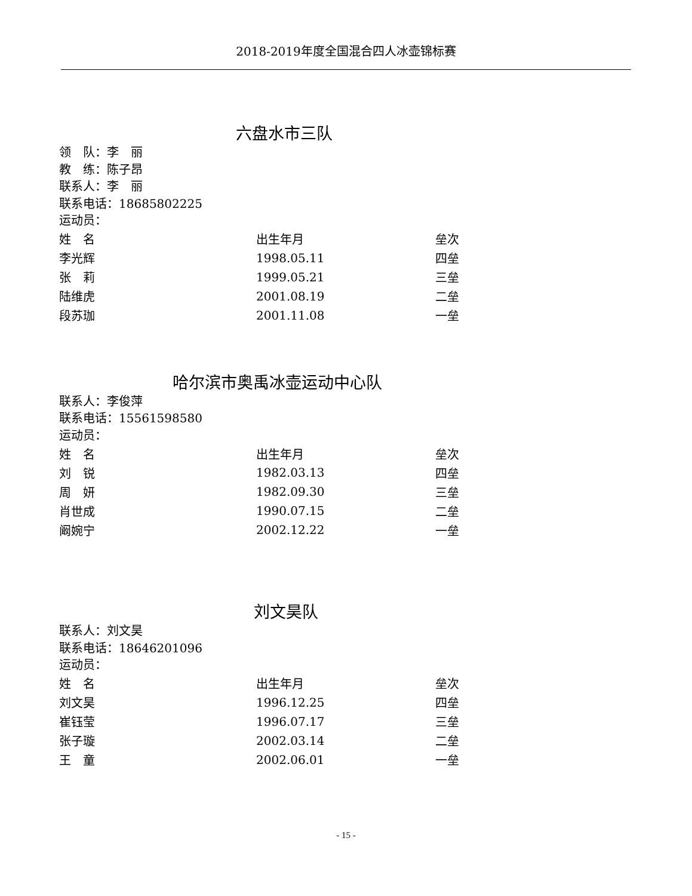2018-2019年度全国混合四人冰壶锦标赛
六盘水市三队
领　队：李　丽
教　练：陈子昂
联系人：李　丽
联系电话：18685802225
运动员：
| 姓 名 | 出生年月 | 垒次 |
| --- | --- | --- |
| 李光辉 | 1998.05.11 | 四垒 |
| 张 莉 | 1999.05.21 | 三垒 |
| 陆维虎 | 2001.08.19 | 二垒 |
| 段苏珈 | 2001.11.08 | 一垒 |
哈尔滨市奥禹冰壶运动中心队
联系人：李俊萍
联系电话：15561598580
运动员：
| 姓 名 | 出生年月 | 垒次 |
| --- | --- | --- |
| 刘 锐 | 1982.03.13 | 四垒 |
| 周 妍 | 1982.09.30 | 三垒 |
| 肖世成 | 1990.07.15 | 二垒 |
| 阚婉宁 | 2002.12.22 | 一垒 |
刘文昊队
联系人：刘文昊
联系电话：18646201096
运动员：
| 姓 名 | 出生年月 | 垒次 |
| --- | --- | --- |
| 刘文昊 | 1996.12.25 | 四垒 |
| 崔钰莹 | 1996.07.17 | 三垒 |
| 张子璇 | 2002.03.14 | 二垒 |
| 王 童 | 2002.06.01 | 一垒 |
- 15 -